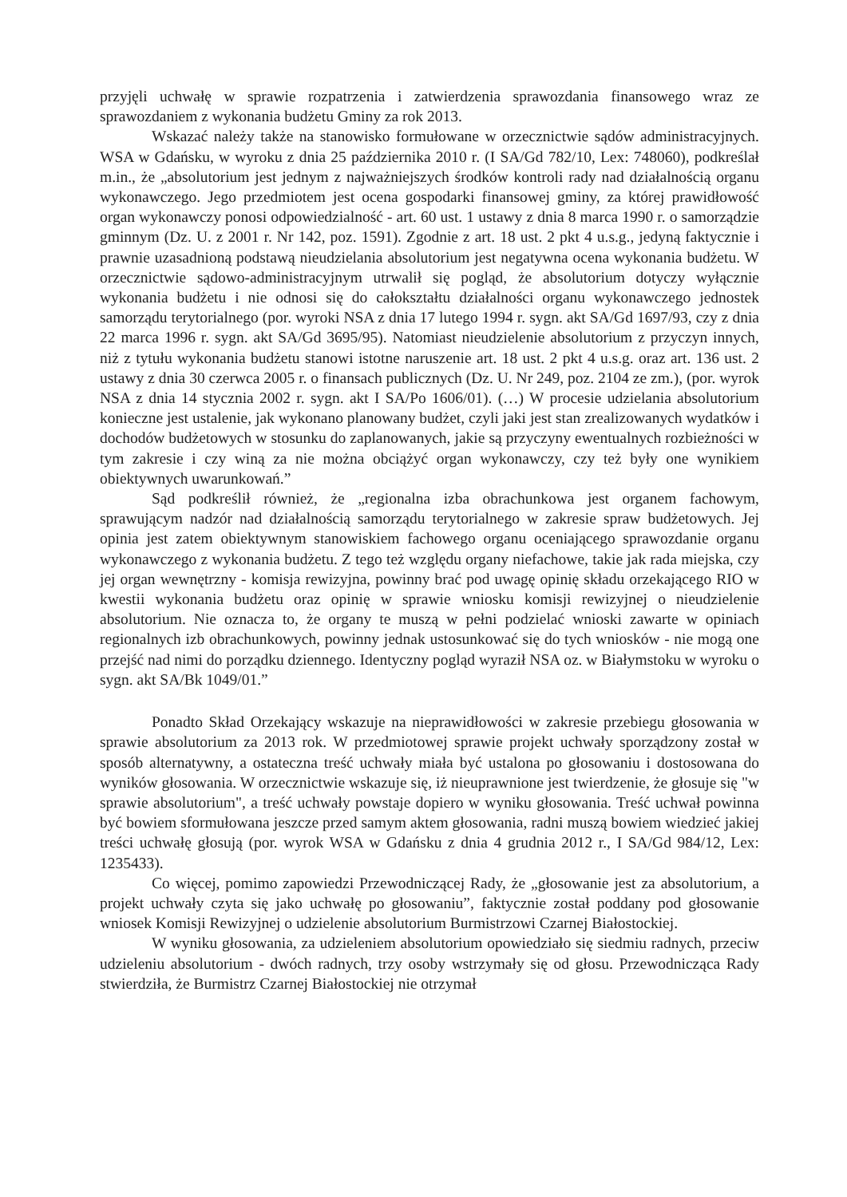przyjęli uchwałę w sprawie rozpatrzenia i zatwierdzenia sprawozdania finansowego wraz ze sprawozdaniem z wykonania budżetu Gminy za rok 2013.
Wskazać należy także na stanowisko formułowane w orzecznictwie sądów administracyjnych. WSA w Gdańsku, w wyroku z dnia 25 października 2010 r. (I SA/Gd 782/10, Lex: 748060), podkreślał m.in., że „absolutorium jest jednym z najważniejszych środków kontroli rady nad działalnością organu wykonawczego. Jego przedmiotem jest ocena gospodarki finansowej gminy, za której prawidłowość organ wykonawczy ponosi odpowiedzialność - art. 60 ust. 1 ustawy z dnia 8 marca 1990 r. o samorządzie gminnym (Dz. U. z 2001 r. Nr 142, poz. 1591). Zgodnie z art. 18 ust. 2 pkt 4 u.s.g., jedyną faktycznie i prawnie uzasadnioną podstawą nieudzielania absolutorium jest negatywna ocena wykonania budżetu. W orzecznictwie sądowo-administracyjnym utrwalił się pogląd, że absolutorium dotyczy wyłącznie wykonania budżetu i nie odnosi się do całokształtu działalności organu wykonawczego jednostek samorządu terytorialnego (por. wyroki NSA z dnia 17 lutego 1994 r. sygn. akt SA/Gd 1697/93, czy z dnia 22 marca 1996 r. sygn. akt SA/Gd 3695/95). Natomiast nieudzielenie absolutorium z przyczyn innych, niż z tytułu wykonania budżetu stanowi istotne naruszenie art. 18 ust. 2 pkt 4 u.s.g. oraz art. 136 ust. 2 ustawy z dnia 30 czerwca 2005 r. o finansach publicznych (Dz. U. Nr 249, poz. 2104 ze zm.), (por. wyrok NSA z dnia 14 stycznia 2002 r. sygn. akt I SA/Po 1606/01). (…) W procesie udzielania absolutorium konieczne jest ustalenie, jak wykonano planowany budżet, czyli jaki jest stan zrealizowanych wydatków i dochodów budżetowych w stosunku do zaplanowanych, jakie są przyczyny ewentualnych rozbieżności w tym zakresie i czy winą za nie można obciążyć organ wykonawczy, czy też były one wynikiem obiektywnych uwarunkowań.”
Sąd podkreślił również, że „regionalna izba obrachunkowa jest organem fachowym, sprawującym nadzór nad działalnością samorządu terytorialnego w zakresie spraw budżetowych. Jej opinia jest zatem obiektywnym stanowiskiem fachowego organu oceniającego sprawozdanie organu wykonawczego z wykonania budżetu. Z tego też względu organy niefachowe, takie jak rada miejska, czy jej organ wewnętrzny - komisja rewizyjna, powinny brać pod uwagę opinię składu orzekającego RIO w kwestii wykonania budżetu oraz opinię w sprawie wniosku komisji rewizyjnej o nieudzielenie absolutorium. Nie oznacza to, że organy te muszą w pełni podzielać wnioski zawarte w opiniach regionalnych izb obrachunkowych, powinny jednak ustosunkować się do tych wniosków - nie mogą one przejść nad nimi do porządku dziennego. Identyczny pogląd wyraził NSA oz. w Białymstoku w wyroku o sygn. akt SA/Bk 1049/01.”
Ponadto Skład Orzekający wskazuje na nieprawidłowości w zakresie przebiegu głosowania w sprawie absolutorium za 2013 rok. W przedmiotowej sprawie projekt uchwały sporządzony został w sposób alternatywny, a ostateczna treść uchwały miała być ustalona po głosowaniu i dostosowana do wyników głosowania. W orzecznictwie wskazuje się, iż nieuprawnione jest twierdzenie, że głosuje się "w sprawie absolutorium", a treść uchwały powstaje dopiero w wyniku głosowania. Treść uchwał powinna być bowiem sformułowana jeszcze przed samym aktem głosowania, radni muszą bowiem wiedzieć jakiej treści uchwałę głosują (por. wyrok WSA w Gdańsku z dnia 4 grudnia 2012 r., I SA/Gd 984/12, Lex: 1235433).
Co więcej, pomimo zapowiedzi Przewodniczącej Rady, że „głosowanie jest za absolutorium, a projekt uchwały czyta się jako uchwałę po głosowaniu”, faktycznie został poddany pod głosowanie wniosek Komisji Rewizyjnej o udzielenie absolutorium Burmistrzowi Czarnej Białostockiej.
W wyniku głosowania, za udzieleniem absolutorium opowiedziało się siedmiu radnych, przeciw udzieleniu absolutorium - dwóch radnych, trzy osoby wstrzymały się od głosu. Przewodnicząca Rady stwierdziła, że Burmistrz Czarnej Białostockiej nie otrzymał